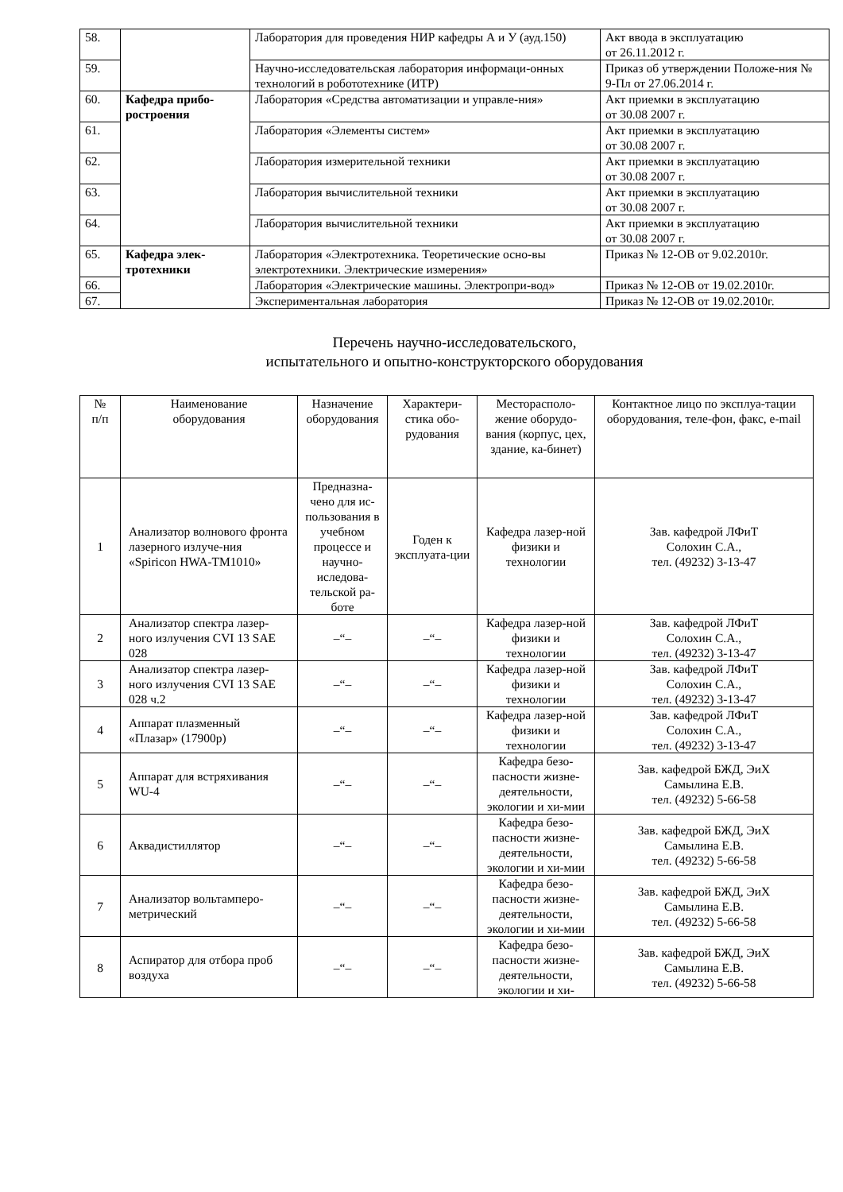| 58. | | Лаборатория для проведения НИР кафедры А и У (ауд.150) | Акт ввода в эксплуатацию от 26.11.2012 г. |
| 59. | | Научно-исследовательская лаборатория информаци-онных технологий в робототехнике (ИТР) | Приказ об утверждении Положе-ния № 9-Пл от 27.06.2014 г. |
| 60. | Кафедра прибо- ростроения | Лаборатория «Средства автоматизации и управле-ния» | Акт приемки в эксплуатацию от 30.08 2007 г. |
| 61. | | Лаборатория «Элементы систем» | Акт приемки в эксплуатацию от 30.08 2007 г. |
| 62. | | Лаборатория измерительной техники | Акт приемки в эксплуатацию от 30.08 2007 г. |
| 63. | | Лаборатория вычислительной техники | Акт приемки в эксплуатацию от 30.08 2007 г. |
| 64. | | Лаборатория вычислительной техники | Акт приемки в эксплуатацию от 30.08 2007 г. |
| 65. | Кафедра элек- тротехники | Лаборатория «Электротехника. Теоретические осно-вы электротехники. Электрические измерения» | Приказ № 12-ОВ от 9.02.2010г. |
| 66. | | Лаборатория «Электрические машины. Электропри-вод» | Приказ № 12-ОВ от 19.02.2010г. |
| 67. | | Экспериментальная лаборатория | Приказ № 12-ОВ от 19.02.2010г. |
Перечень научно-исследовательского,
испытательного и опытно-конструкторского оборудования
| № п/п | Наименование оборудования | Назначение оборудования | Характери-стика обо-рудования | Месторасполо-жение оборудо-вания (корпус, цех, здание, ка-бинет) | Контактное лицо по эксплуа-тации оборудования, теле-фон, факс, e-mail |
| --- | --- | --- | --- | --- | --- |
| 1 | Анализатор волнового фронта лазерного излуче-ния «Spiricon HWA-TM1010» | Предназна-чено для ис-пользования в учебном процессе и научно-иследова-тельской ра-боте | Годен к эксплуата-ции | Кафедра лазер-ной физики и технологии | Зав. кафедрой ЛФиТ Солохин С.А., тел. (49232) 3-13-47 |
| 2 | Анализатор спектра лазер-ного излучения CVI 13 SAE 028 | –“– | –“– | Кафедра лазер-ной физики и технологии | Зав. кафедрой ЛФиТ Солохин С.А., тел. (49232) 3-13-47 |
| 3 | Анализатор спектра лазер-ного излучения CVI 13 SAE 028 ч.2 | –“– | –“– | Кафедра лазер-ной физики и технологии | Зав. кафедрой ЛФиТ Солохин С.А., тел. (49232) 3-13-47 |
| 4 | Аппарат плазменный «Плазар» (17900р) | –“– | –“– | Кафедра лазер-ной физики и технологии | Зав. кафедрой ЛФиТ Солохин С.А., тел. (49232) 3-13-47 |
| 5 | Аппарат для встряхивания WU-4 | –“– | –“– | Кафедра безо-пасности жизне-деятельности, экологии и хи-мии | Зав. кафедрой БЖД, ЭиХ Самылина Е.В. тел. (49232) 5-66-58 |
| 6 | Аквадистиллятор | –“– | –“– | Кафедра безо-пасности жизне-деятельности, экологии и хи-мии | Зав. кафедрой БЖД, ЭиХ Самылина Е.В. тел. (49232) 5-66-58 |
| 7 | Анализатор вольтамперо-метрический | –“– | –“– | Кафедра безо-пасности жизне-деятельности, экологии и хи-мии | Зав. кафедрой БЖД, ЭиХ Самылина Е.В. тел. (49232) 5-66-58 |
| 8 | Аспиратор для отбора проб воздуха | –“– | –“– | Кафедра безо-пасности жизне-деятельности, экологии и хи- | Зав. кафедрой БЖД, ЭиХ Самылина Е.В. тел. (49232) 5-66-58 |